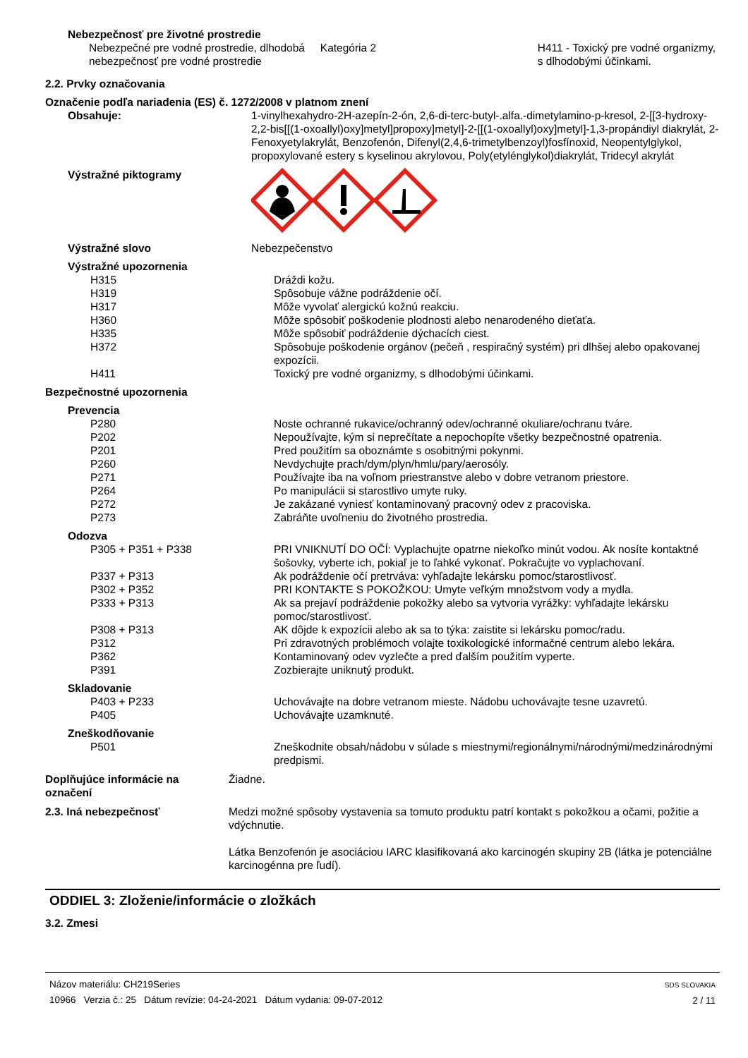Nebezpečnosť pre životné prostredie
Nebezpečné pre vodné prostredie, dlhodobá nebezpečnosť pre vodné prostredie
Kategória 2 H411 - Toxický pre vodné organizmy, s dlhodobými účinkami.
2.2. Prvky označovania
Označenie podľa nariadenia (ES) č. 1272/2008 v platnom znení
Obsahuje: 1-vinylhexahydro-2H-azepín-2-ón, 2,6-di-terc-butyl-.alfa.-dimetylamino-p-kresol, 2-[[3-hydroxy-2,2-bis[[(1-oxoallyl)oxy]metyl]propoxy]metyl]-2-[[(1-oxoallyl)oxy]metyl]-1,3-propándiyl diakrylát, 2-Fenoxyetylakrylát, Benzofenón, Difenyl(2,4,6-trimetylbenzoyl)fosfínoxid, Neopentylglykol, propoxylované estery s kyselinou akrylovou, Poly(etylénglykol)diakrylát, Tridecyl akrylát
Výstražné piktogramy
Výstražné slovo Nebezpečenstvo
Výstražné upozornenia
H315 Dráždi kožu.
H319 Spôsobuje vážne podráždenie očí.
H317 Môže vyvolať alergickú kožnú reakciu.
H360 Môže spôsobiť poškodenie plodnosti alebo nenarodeného dieťaťa.
H335 Môže spôsobiť podráždenie dýchacích ciest.
H372 Spôsobuje poškodenie orgánov (pečeň , respiračný systém) pri dlhšej alebo opakovanej expozícii.
H411 Toxický pre vodné organizmy, s dlhodobými účinkami.
Bezpečnostné upozornenia
Prevencia
P280 Noste ochranné rukavice/ochranný odev/ochranné okuliare/ochranu tváre.
P202 Nepoužívajte, kým si neprečítate a nepochopíte všetky bezpečnostné opatrenia.
P201 Pred použitím sa oboznámte s osobitnými pokynmi.
P260 Nevdychujte prach/dym/plyn/hmlu/pary/aerosóly.
P271 Používajte iba na voľnom priestranstve alebo v dobre vetranom priestore.
P264 Po manipulácii si starostlivo umyte ruky.
P272 Je zakázané vyniesť kontaminovaný pracovný odev z pracoviska.
P273 Zabráňte uvoľneniu do životného prostredia.
Odozva
P305 + P351 + P338 PRI VNIKNUTÍ DO OČÍ: Vyplachujte opatrne niekoľko minút vodou. Ak nosíte kontaktné šošovky, vyberte ich, pokiaľ je to ľahké vykonať. Pokračujte vo vyplachovaní.
P337 + P313 Ak podráždenie očí pretrváva: vyhľadajte lekársku pomoc/starostlivosť.
P302 + P352 PRI KONTAKTE S POKOŽKOU: Umyte veľkým množstvom vody a mydla.
P333 + P313 Ak sa prejaví podráždenie pokožky alebo sa vytvoria vyrážky: vyhľadajte lekársku pomoc/starostlivosť.
P308 + P313 AK dôjde k expozícii alebo ak sa to týka: zaistite si lekársku pomoc/radu.
P312 Pri zdravotných problémoch volajte toxikologické informačné centrum alebo lekára.
P362 Kontaminovaný odev vyzlečte a pred ďalším použitím vyperte.
P391 Zozbierajte uniknutý produkt.
Skladovanie
P403 + P233 Uchovávajte na dobre vetranom mieste. Nádobu uchovávajte tesne uzavretú.
P405 Uchovávajte uzamknuté.
Zneškodňovanie
P501 Zneškodnite obsah/nádobu v súlade s miestnymi/regionálnymi/národnými/medzinárodnými predpismi.
Doplňujúce informácie na označení
Žiadne.
2.3. Iná nebezpečnosť Medzi možné spôsoby vystavenia sa tomuto produktu patrí kontakt s pokožkou a očami, požitie a vdýchnutie.
Látka Benzofenón je asociáciou IARC klasifikovaná ako karcinogén skupiny 2B (látka je potenciálne karcinogénna pre ľudí).
ODDIEL 3: Zloženie/informácie o zložkách
3.2. Zmesi
Názov materiálu: CH219Series
10966 Verzia č.: 25 Dátum revízie: 04-24-2021 Dátum vydania: 09-07-2012
SDS SLOVAKIA
2 / 11